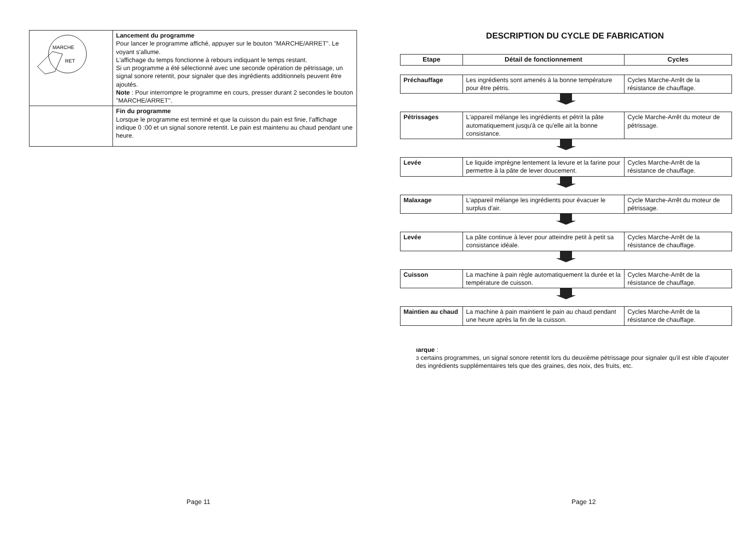| MARCHE RET | Lancement du programme Pour lancer le programme affiché, appuyer sur le bouton "MARCHE/ARRET". Le voyant s'allume. L'affichage du temps fonctionne à rebours indiquant le temps restant. Si un programme a été sélectionné avec une seconde opération de pétrissage, un signal sonore retentit, pour signaler que des ingrédients additionnels peuvent être ajoutés. Note : Pour interrompre le programme en cours, presser durant 2 secondes le bouton "MARCHE/ARRET". |
| | Fin du programme Lorsque le programme est terminé et que la cuisson du pain est finie, l'affichage indique 0 :00 et un signal sonore retentit. Le pain est maintenu au chaud pendant une heure. |
Page 11
DESCRIPTION DU CYCLE DE FABRICATION
| Etape | Détail de fonctionnement | Cycles |
| --- | --- | --- |
| Préchauffage | Les ingrédients sont amenés à la bonne température pour être pétris. | Cycles Marche-Arrêt de la résistance de chauffage. |
| Pétrissages | L'appareil mélange les ingrédients et pétrit la pâte automatiquement jusqu'à ce qu'elle ait la bonne consistance. | Cycle Marche-Arrêt du moteur de pétrissage. |
| Levée | Le liquide imprègne lentement la levure et la farine pour permettre à la pâte de lever doucement. | Cycles Marche-Arrêt de la résistance de chauffage. |
| Malaxage | L'appareil mélange les ingrédients pour évacuer le surplus d'air. | Cycle Marche-Arrêt du moteur de pétrissage. |
| Levée | La pâte continue à lever pour atteindre petit à petit sa consistance idéale. | Cycles Marche-Arrêt de la résistance de chauffage. |
| Cuisson | La machine à pain règle automatiquement la durée et la température de cuisson. | Cycles Marche-Arrêt de la résistance de chauffage. |
| Maintien au chaud | La machine à pain maintient le pain au chaud pendant une heure après la fin de la cuisson. | Cycles Marche-Arrêt de la résistance de chauffage. |
ıarque :
ɜ certains programmes, un signal sonore retentit lors du deuxième pétrissage pour signaler qu'il est ıible d'ajouter des ingrédients supplémentaires tels que des graines, des noix, des fruits, etc.
Page 12